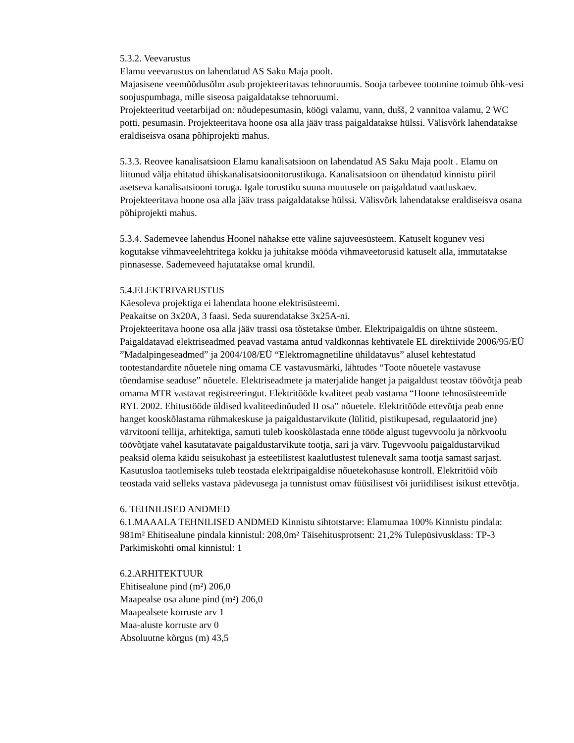5.3.2. Veevarustus
Elamu veevarustus on lahendatud AS Saku Maja poolt.
Majasisene veemõõdusõlm asub projekteeritavas tehnoruumis. Sooja tarbevee tootmine toimub õhk-vesi soojuspumbaga, mille siseosa paigaldatakse tehnoruumi.
Projekteeritud veetarbijad on: nõudepesumasin, köögi valamu, vann, dušš, 2 vannitoa valamu, 2 WC potti, pesumasin. Projekteeritava hoone osa alla jääv trass paigaldatakse hülssi. Välisvõrk lahendatakse eraldiseisva osana põhiprojekti mahus.
5.3.3. Reovee kanalisatsioon Elamu kanalisatsioon on lahendatud AS Saku Maja poolt . Elamu on liitunud välja ehitatud ühiskanalisatsioonitorustikuga. Kanalisatsioon on ühendatud kinnistu piiril asetseva kanalisatsiooni toruga. Igale torustiku suuna muutusele on paigaldatud vaatluskaev. Projekteeritava hoone osa alla jääv trass paigaldatakse hülssi. Välisvõrk lahendatakse eraldiseisva osana põhiprojekti mahus.
5.3.4. Sademevee lahendus Hoonel nähakse ette väline sajuveesüsteem. Katuselt kogunev vesi kogutakse vihmaveelehtritega kokku ja juhitakse mööda vihmaveetorusid katuselt alla, immutatakse pinnasesse. Sademeveed hajutatakse omal krundil.
5.4.ELEKTRIVARUSTUS
Käesoleva projektiga ei lahendata hoone elektrisüsteemi.
Peakaitse on 3x20A, 3 faasi. Seda suurendatakse 3x25A-ni.
Projekteeritava hoone osa alla jääv trassi osa tõstetakse ümber. Elektripaigaldis on ühtne süsteem. Paigaldatavad elektriseadmed peavad vastama antud valdkonnas kehtivatele EL direktiivide 2006/95/EÜ ”Madalpingeseadmed” ja 2004/108/EÜ “Elektromagnetiline ühildatavus” alusel kehtestatud tootestandardite nõuetele ning omama CE vastavusmärki, lähtudes “Toote nõuetele vastavuse tõendamise seaduse” nõuetele. Elektriseadmete ja materjalide hanget ja paigaldust teostav töövõtja peab omama MTR vastavat registreeringut. Elektritööde kvaliteet peab vastama “Hoone tehnosüsteemide RYL 2002. Ehitustööde üldised kvaliteedinõuded II osa” nõuetele. Elektritööde ettevõtja peab enne hanget kooskõlastama rühmakeskuse ja paigaldustarvikute (lülitid, pistikupesad, regulaatorid jne) värvitooni tellija, arhitektiga, samuti tuleb kooskõlastada enne tööde algust tugevvoolu ja nõrkvoolu töövõtjate vahel kasutatavate paigaldustarvikute tootja, sari ja värv. Tugevvoolu paigaldustarvikud peaksid olema käidu seisukohast ja esteetilistest kaalutlustest tulenevalt sama tootja samast sarjast. Kasutusloa taotlemiseks tuleb teostada elektripaigaldise nõuetekohasuse kontroll. Elektritöid võib teostada vaid selleks vastava pädevusega ja tunnistust omav füüsilisest või juriidilisest isikust ettevõtja.
6. TEHNILISED ANDMED
6.1.MAAALA TEHNILISED ANDMED Kinnistu sihtotstarve: Elamumaa 100% Kinnistu pindala: 981m² Ehitisealune pindala kinnistul: 208,0m² Täisehitusprotsent: 21,2% Tulepüsivusklass: TP-3 Parkimiskohti omal kinnistul: 1
6.2.ARHITEKTUUR
Ehitisealune pind (m²) 206,0
Maapealse osa alune pind (m²) 206,0
Maapealsete korruste arv 1
Maa-aluste korruste arv 0
Absoluutne kõrgus (m) 43,5